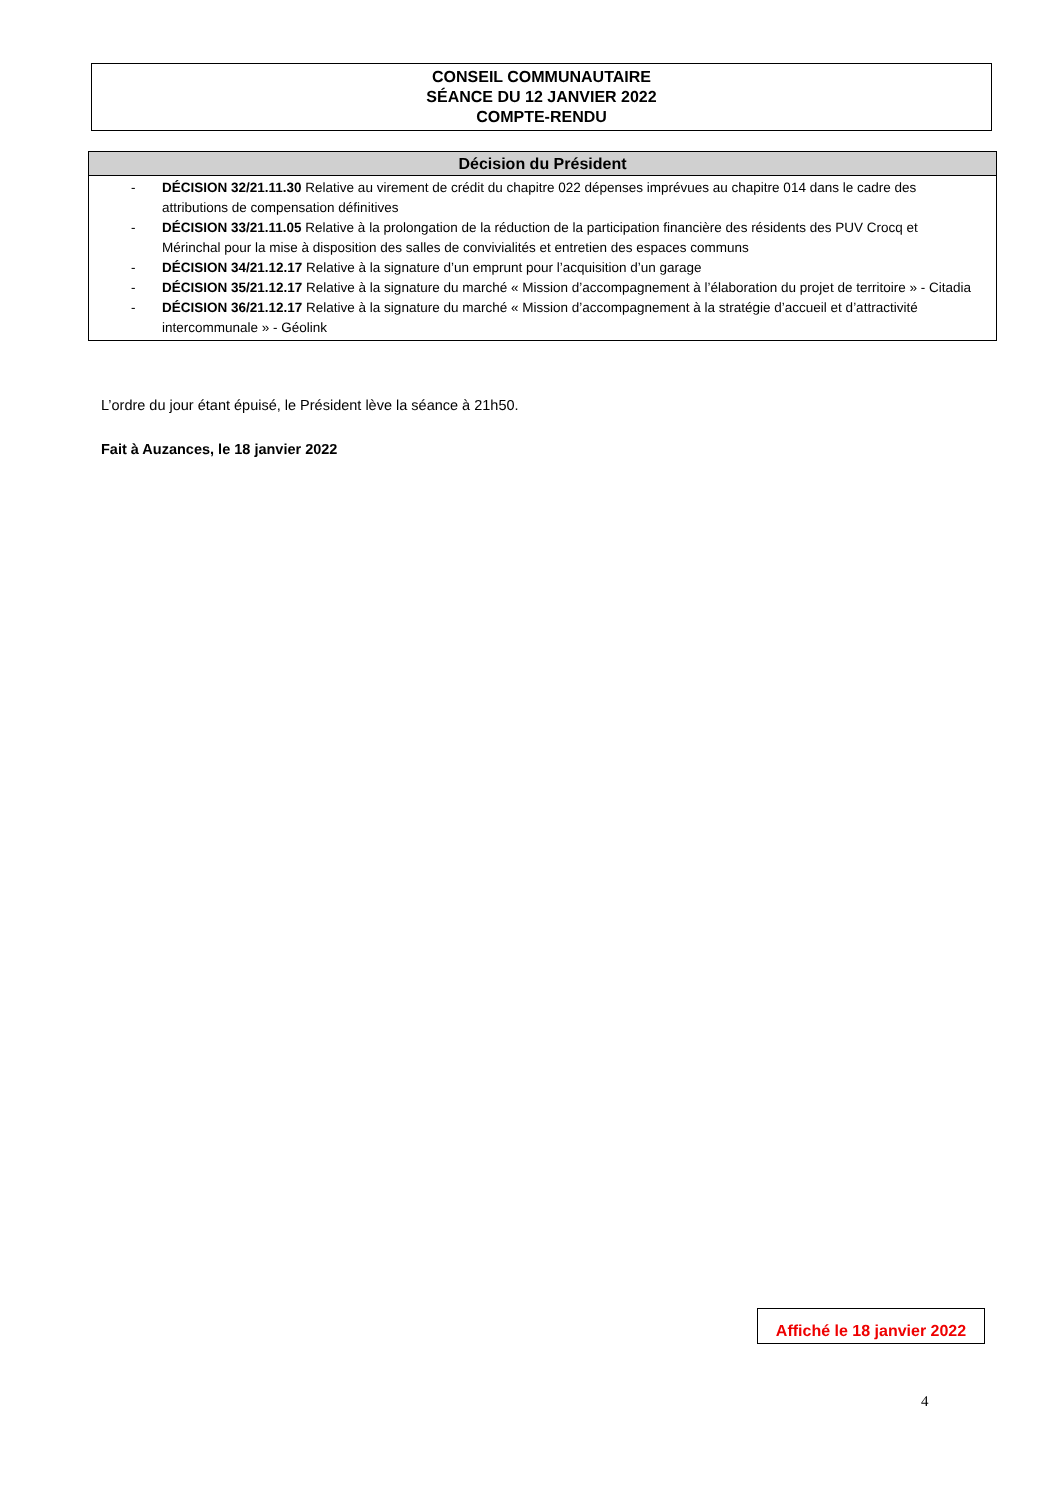CONSEIL COMMUNAUTAIRE
SÉANCE DU 12 JANVIER 2022
COMPTE-RENDU
Décision du Président
- DÉCISION 32/21.11.30 Relative au virement de crédit du chapitre 022 dépenses imprévues au chapitre 014 dans le cadre des attributions de compensation définitives
- DÉCISION 33/21.11.05 Relative à la prolongation de la réduction de la participation financière des résidents des PUV Crocq et Mérinchal pour la mise à disposition des salles de convivialités et entretien des espaces communs
- DÉCISION 34/21.12.17 Relative à la signature d’un emprunt pour l’acquisition d’un garage
- DÉCISION 35/21.12.17 Relative à la signature du marché « Mission d’accompagnement à l’élaboration du projet de territoire » - Citadia
- DÉCISION 36/21.12.17 Relative à la signature du marché « Mission d’accompagnement à la stratégie d’accueil et d’attractivité intercommunale » - Géolink
L’ordre du jour étant épuisé, le Président lève la séance à 21h50.
Fait à Auzances, le 18 janvier 2022
Affiché le 18 janvier 2022
4